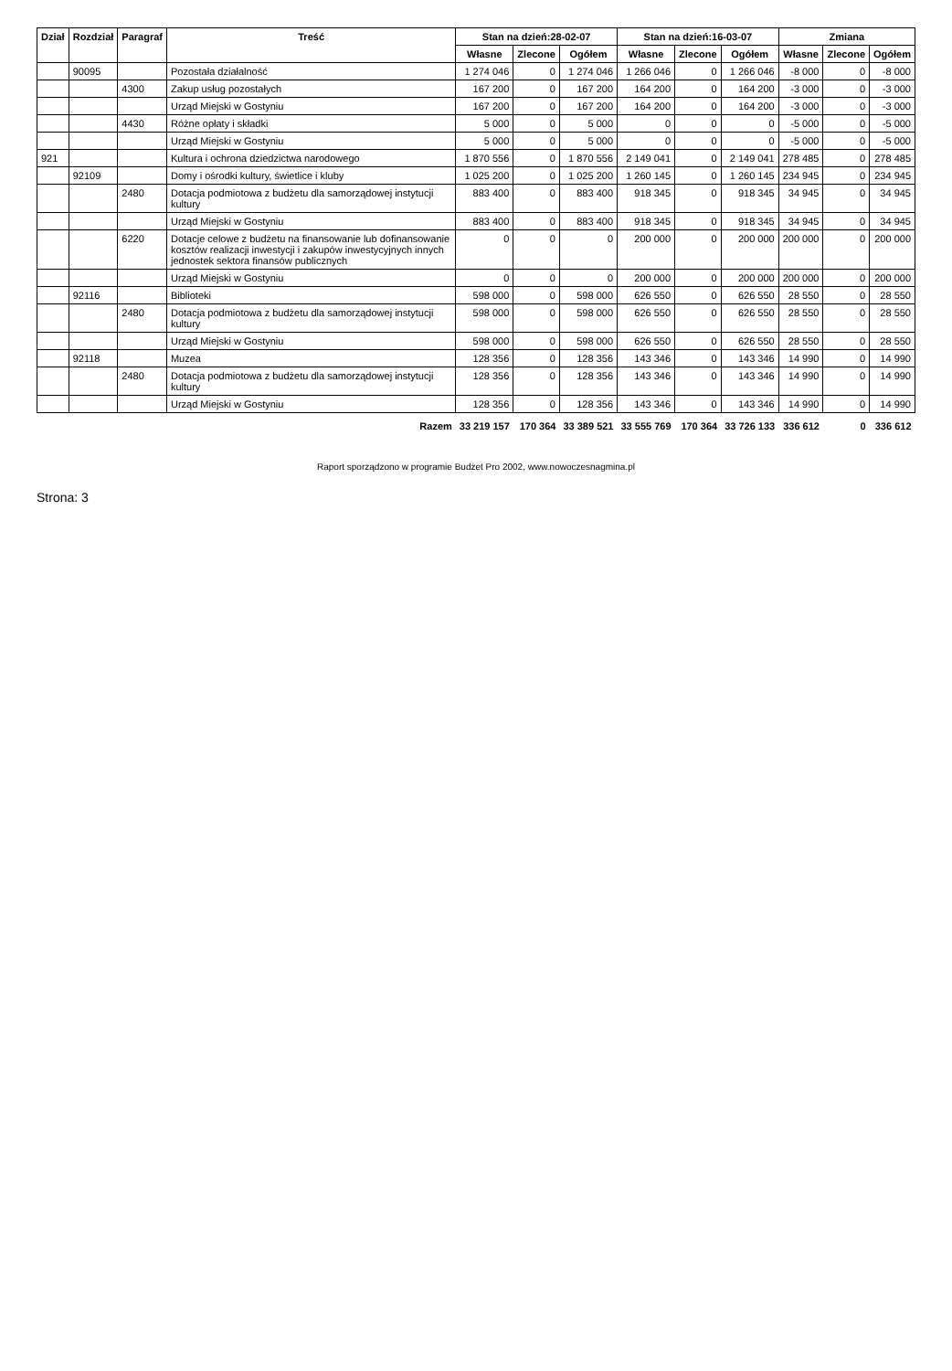| Dział | Rozdział | Paragraf | Treść | Stan na dzień:28-02-07 | | | Stan na dzień:16-03-07 | | | Zmiana | | |
| --- | --- | --- | --- | --- | --- | --- | --- | --- | --- | --- | --- | --- |
| | | | | Własne | Zlecone | Ogółem | Własne | Zlecone | Ogółem | Własne | Zlecone | Ogółem |
| | 90095 | | Pozostała działalność | 1 274 046 | 0 | 1 274 046 | 1 266 046 | 0 | 1 266 046 | -8 000 | 0 | -8 000 |
| | | 4300 | Zakup usług pozostałych | 167 200 | 0 | 167 200 | 164 200 | 0 | 164 200 | -3 000 | 0 | -3 000 |
| | | | Urząd Miejski w Gostyniu | 167 200 | 0 | 167 200 | 164 200 | 0 | 164 200 | -3 000 | 0 | -3 000 |
| | | 4430 | Różne opłaty i składki | 5 000 | 0 | 5 000 | 0 | 0 | 0 | -5 000 | 0 | -5 000 |
| | | | Urząd Miejski w Gostyniu | 5 000 | 0 | 5 000 | 0 | 0 | 0 | -5 000 | 0 | -5 000 |
| 921 | | | Kultura i ochrona dziedzictwa narodowego | 1 870 556 | 0 | 1 870 556 | 2 149 041 | 0 | 2 149 041 | 278 485 | 0 | 278 485 |
| | 92109 | | Domy i ośrodki kultury, świetlice i kluby | 1 025 200 | 0 | 1 025 200 | 1 260 145 | 0 | 1 260 145 | 234 945 | 0 | 234 945 |
| | | 2480 | Dotacja podmiotowa z budżetu dla samorządowej instytucji kultury | 883 400 | 0 | 883 400 | 918 345 | 0 | 918 345 | 34 945 | 0 | 34 945 |
| | | | Urząd Miejski w Gostyniu | 883 400 | 0 | 883 400 | 918 345 | 0 | 918 345 | 34 945 | 0 | 34 945 |
| | | 6220 | Dotacje celowe z budżetu na finansowanie lub dofinansowanie kosztów realizacji inwestycji i zakupów inwestycyjnych innych jednostek sektora finansów publicznych | 0 | 0 | 0 | 200 000 | 0 | 200 000 | 200 000 | 0 | 200 000 |
| | | | Urząd Miejski w Gostyniu | 0 | 0 | 0 | 200 000 | 0 | 200 000 | 200 000 | 0 | 200 000 |
| | 92116 | | Biblioteki | 598 000 | 0 | 598 000 | 626 550 | 0 | 626 550 | 28 550 | 0 | 28 550 |
| | | 2480 | Dotacja podmiotowa z budżetu dla samorządowej instytucji kultury | 598 000 | 0 | 598 000 | 626 550 | 0 | 626 550 | 28 550 | 0 | 28 550 |
| | | | Urząd Miejski w Gostyniu | 598 000 | 0 | 598 000 | 626 550 | 0 | 626 550 | 28 550 | 0 | 28 550 |
| | 92118 | | Muzea | 128 356 | 0 | 128 356 | 143 346 | 0 | 143 346 | 14 990 | 0 | 14 990 |
| | | 2480 | Dotacja podmiotowa z budżetu dla samorządowej instytucji kultury | 128 356 | 0 | 128 356 | 143 346 | 0 | 143 346 | 14 990 | 0 | 14 990 |
| | | | Urząd Miejski w Gostyniu | 128 356 | 0 | 128 356 | 143 346 | 0 | 143 346 | 14 990 | 0 | 14 990 |
| Razem | | | | 33 219 157 | 170 364 | 33 389 521 | 33 555 769 | 170 364 | 33 726 133 | 336 612 | 0 | 336 612 |
Raport sporządzono w programie Budżet Pro 2002, www.nowoczesnagmina.pl
Strona: 3